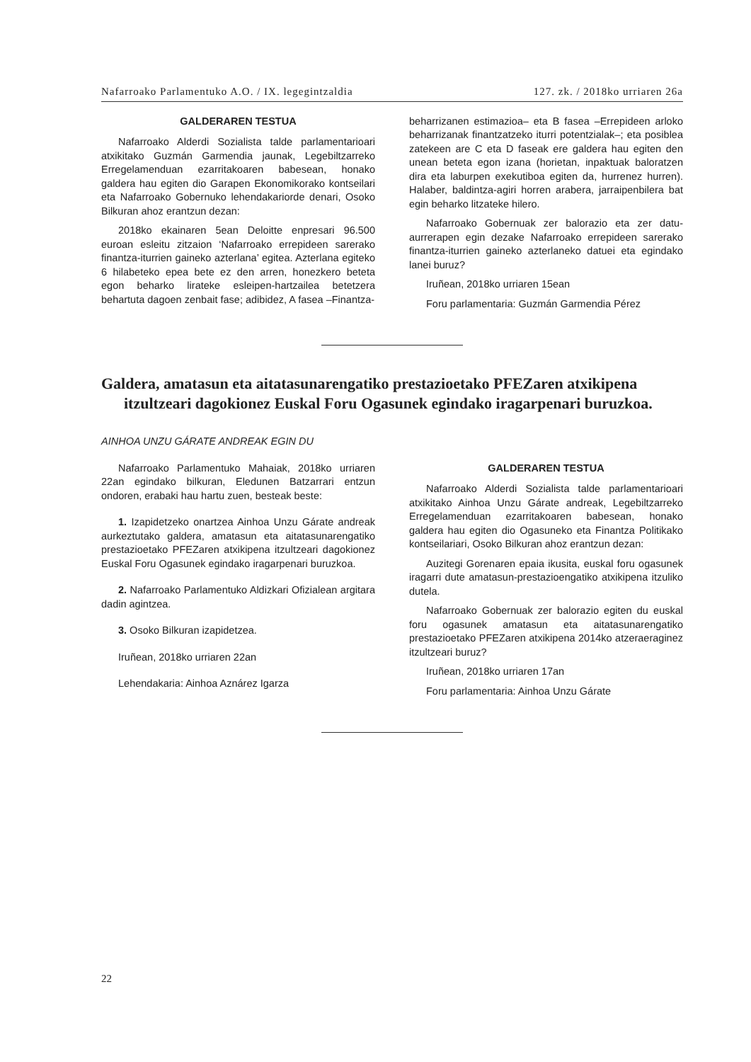Nafarroako Parlamentuko A.O. / IX. legegintzaldia 127. zk. / 2018ko urriaren 26a
GALDERAREN TESTUA
Nafarroako Alderdi Sozialista talde parlamentarioari atxikitako Guzmán Garmendia jaunak, Legebiltzarreko Erregelamenduan ezarritakoaren babesean, honako galdera hau egiten dio Garapen Ekonomikorako kontseilari eta Nafarroako Gobernuko lehendakariorde denari, Osoko Bilkuran ahoz erantzun dezan:
2018ko ekainaren 5ean Deloitte enpresari 96.500 euroan esleitu zitzaion ‘Nafarroako errepideen sarerako finantza-iturrien gaineko azterlana’ egitea. Azterlana egiteko 6 hilabeteko epea bete ez den arren, honezkero beteta egon beharko lirateke esleipen-hartzailea betetzera behartuta dagoen zenbait fase; adibidez, A fasea –Finantza-
beharrizanen estimazioa– eta B fasea –Errepideen arloko beharrizanak finantzatzeko iturri potentzialak–; eta posiblea zatekeen are C eta D faseak ere galdera hau egiten den unean beteta egon izana (horietan, inpaktuak baloratzen dira eta laburpen exekutiboa egiten da, hurrenez hurren). Halaber, baldintza-agiri horren arabera, jarraipenbilera bat egin beharko litzateke hilero.
Nafarroako Gobernuak zer balorazio eta zer datu-aurrerapen egin dezake Nafarroako errepideen sarerako finantza-iturrien gaineko azterlaneko datuei eta egindako lanei buruz?
Iruñean, 2018ko urriaren 15ean
Foru parlamentaria: Guzmán Garmendia Pérez
Galdera, amatasun eta aitatasunarengatiko prestazioetako PFEZaren atxikipena itzultzeari dagokionez Euskal Foru Ogasunek egindako iragarpenari buruzkoa.
AINHOA UNZU GÁRATE ANDREAK EGIN DU
Nafarroako Parlamentuko Mahaiak, 2018ko urriaren 22an egindako bilkuran, Eledunen Batzarrari entzun ondoren, erabaki hau hartu zuen, besteak beste:
1. Izapidetzeko onartzea Ainhoa Unzu Gárate andreak aurkeztutako galdera, amatasun eta aitatasunarengatiko prestazioetako PFEZaren atxikipena itzultzeari dagokionez Euskal Foru Ogasunek egindako iragarpenari buruzkoa.
2. Nafarroako Parlamentuko Aldizkari Ofizialean argitara dadin agintzea.
3. Osoko Bilkuran izapidetzea.
Iruñean, 2018ko urriaren 22an
Lehendakaria: Ainhoa Aznárez Igarza
GALDERAREN TESTUA
Nafarroako Alderdi Sozialista talde parlamentarioari atxikitako Ainhoa Unzu Gárate andreak, Legebiltzarreko Erregelamenduan ezarritakoaren babesean, honako galdera hau egiten dio Ogasuneko eta Finantza Politikako kontseilariari, Osoko Bilkuran ahoz erantzun dezan:
Auzitegi Gorenaren epaia ikusita, euskal foru ogasunek iragarri dute amatasun-prestazioengatiko atxikipena itzuliko dutela.
Nafarroako Gobernuak zer balorazio egiten du euskal foru ogasunek amatasun eta aitatasunarengatiko prestazioetako PFEZaren atxikipena 2014ko atzeraeraginez itzultzeari buruz?
Iruñean, 2018ko urriaren 17an
Foru parlamentaria: Ainhoa Unzu Gárate
22